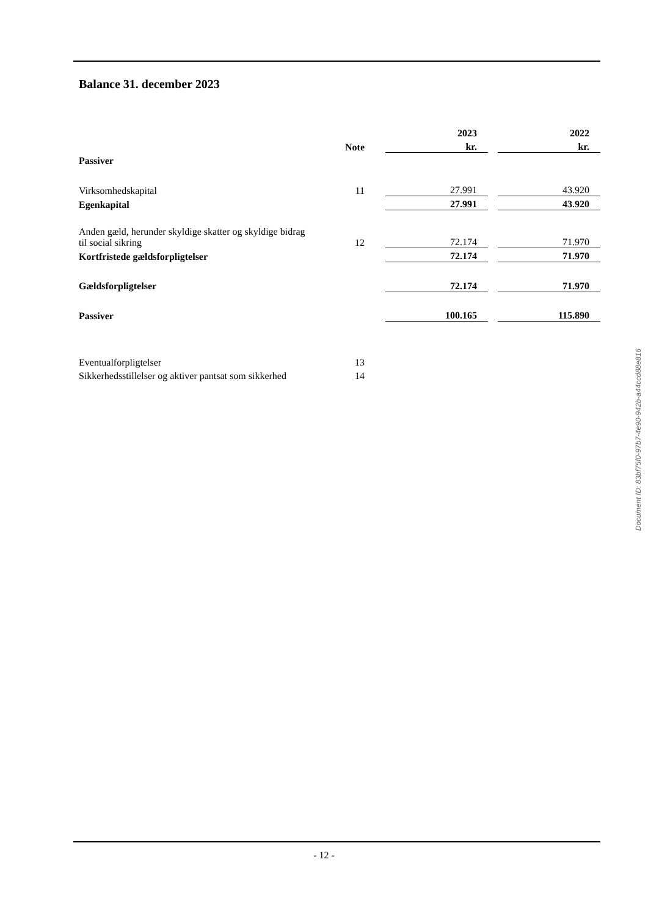Balance 31. december 2023
| | | | 2023 | | 2022 |
| | Note | | kr. | | kr. |
| Passiver | | | | | |
| Virksomhedskapital | 11 | | 27.991 | | 43.920 |
| Egenkapital | | | 27.991 | | 43.920 |
| Anden gæld, herunder skyldige skatter og skyldige bidrag til social sikring | 12 | | 72.174 | | 71.970 |
| Kortfristede gældsforpligtelser | | | 72.174 | | 71.970 |
| Gældsforpligtelser | | | 72.174 | | 71.970 |
| Passiver | | | 100.165 | | 115.890 |
| Eventualforpligtelser | 13 | | | | |
| Sikkerhedsstillelser og aktiver pantsat som sikkerhed | 14 | | | | |
Document ID: 83bf75f0-97b7-4e90-942b-a44ccd88e816
- 12 -